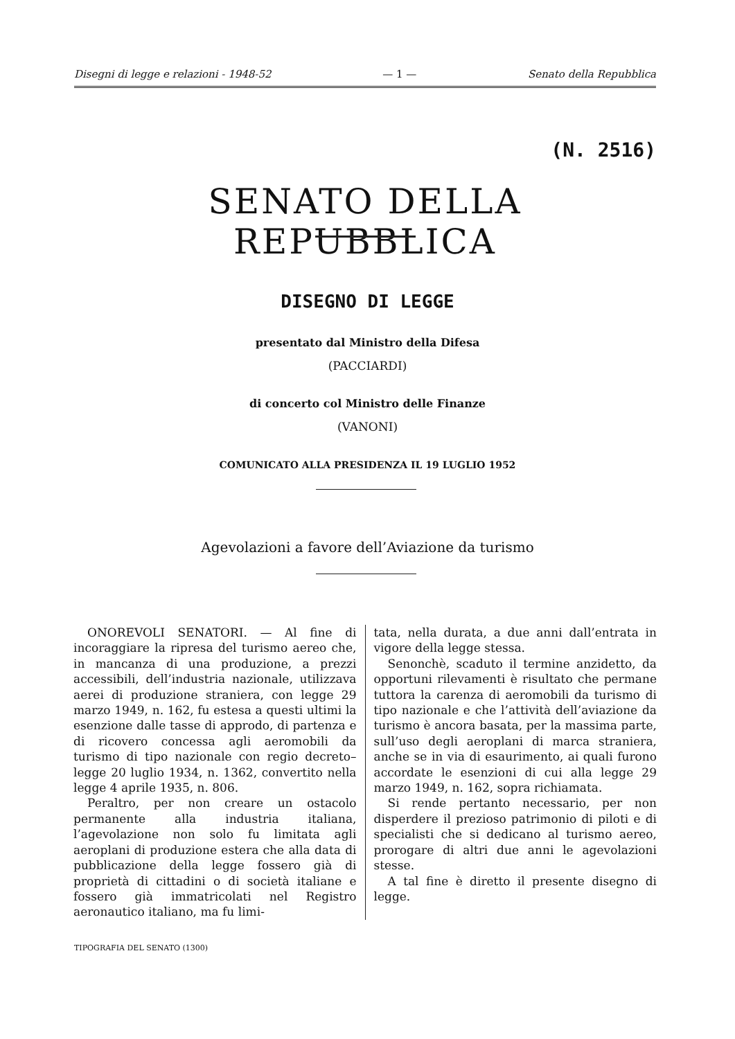Disegni di legge e relazioni - 1948-52 — 1 — Senato della Repubblica
(N. 2516)
SENATO DELLA REPUBBLICA
DISEGNO DI LEGGE
presentato dal Ministro della Difesa
(PACCIARDI)
di concerto col Ministro delle Finanze
(VANONI)
COMUNICATO ALLA PRESIDENZA IL 19 LUGLIO 1952
Agevolazioni a favore dell’Aviazione da turismo
ONOREVOLI SENATORI. — Al fine di incoraggiare la ripresa del turismo aereo che, in mancanza di una produzione, a prezzi accessibili, dell’industria nazionale, utilizzava aerei di produzione straniera, con legge 29 marzo 1949, n. 162, fu estesa a questi ultimi la esenzione dalle tasse di approdo, di partenza e di ricovero concessa agli aeromobili da turismo di tipo nazionale con regio decreto–legge 20 luglio 1934, n. 1362, convertito nella legge 4 aprile 1935, n. 806.
Peraltro, per non creare un ostacolo permanente alla industria italiana, l’agevolazione non solo fu limitata agli aeroplani di produzione estera che alla data di pubblicazione della legge fossero già di proprietà di cittadini o di società italiane e fossero già immatricolati nel Registro aeronautico italiano, ma fu limi-
tata, nella durata, a due anni dall’entrata in vigore della legge stessa.
Senonchè, scaduto il termine anzidetto, da opportuni rilevamenti è risultato che permane tuttora la carenza di aeromobili da turismo di tipo nazionale e che l’attività dell’aviazione da turismo è ancora basata, per la massima parte, sull’uso degli aeroplani di marca straniera, anche se in via di esaurimento, ai quali furono accordate le esenzioni di cui alla legge 29 marzo 1949, n. 162, sopra richiamata.
Si rende pertanto necessario, per non disperdere il prezioso patrimonio di piloti e di specialisti che si dedicano al turismo aereo, prorogare di altri due anni le agevolazioni stesse.
A tal fine è diretto il presente disegno di legge.
TIPOGRAFIA DEL SENATO (1300)